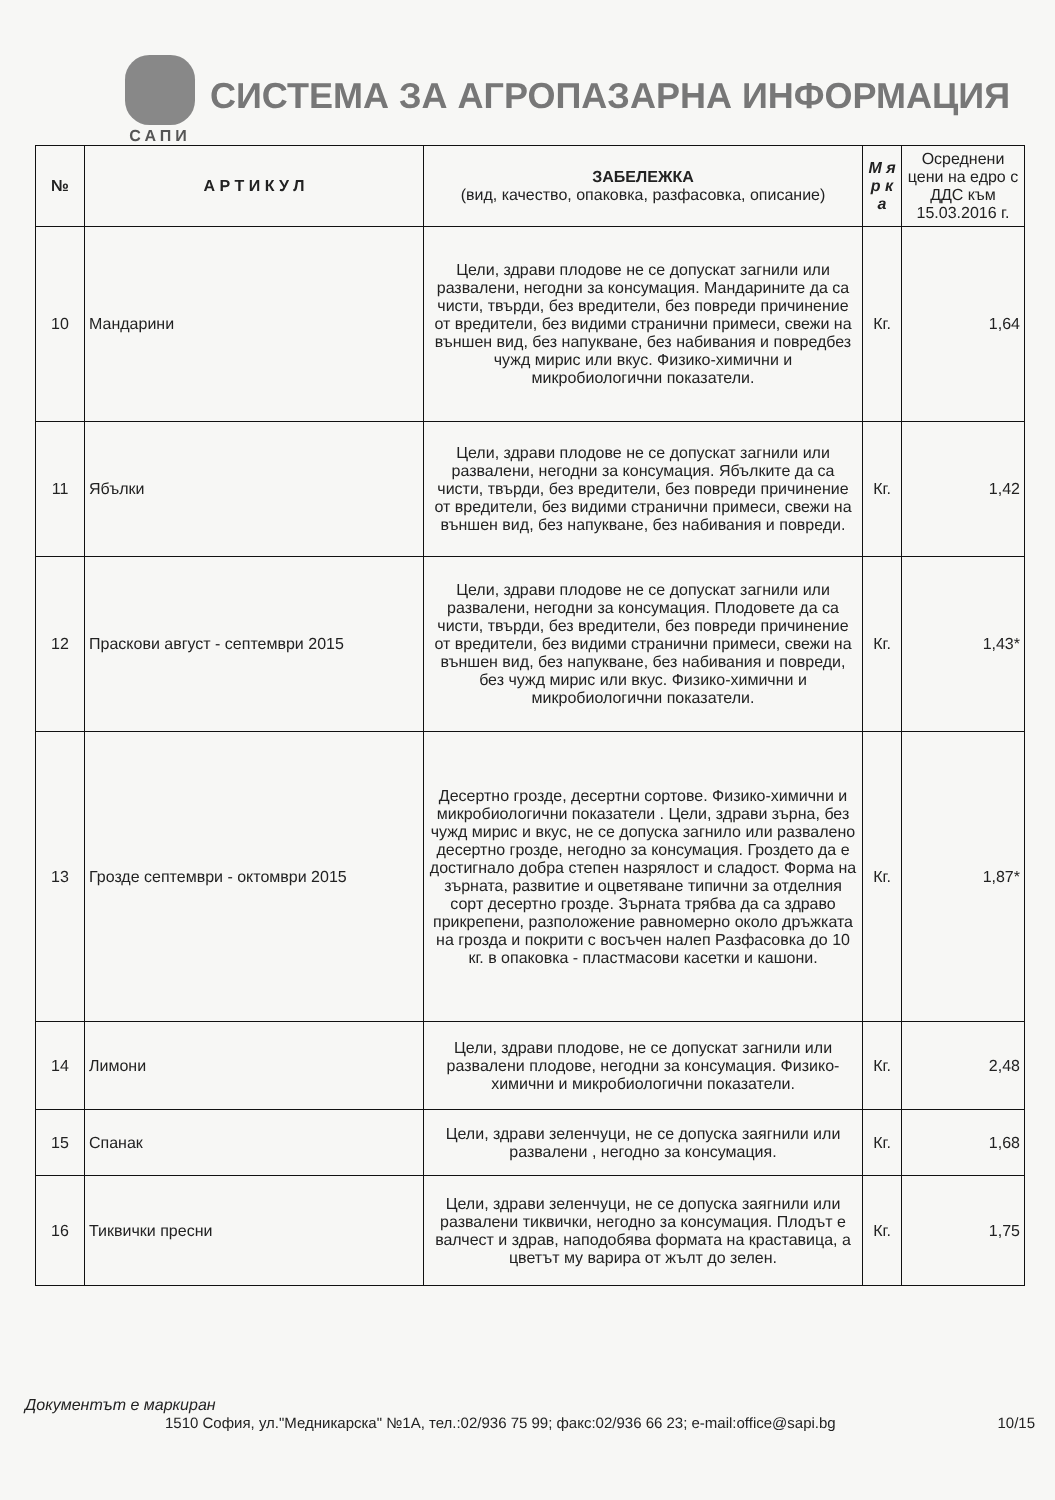САПИ
СИСТЕМА ЗА АГРОПАЗАРНА ИНФОРМАЦИЯ
| № | А Р Т И К У Л | ЗАБЕЛЕЖКА (вид, качество, опаковка, разфасовка, описание) | М я р к а | Осреднени цени на едро с ДДС към 15.03.2016 г. |
| --- | --- | --- | --- | --- |
| 10 | Мандарини | Цели, здрави плодове не се допускат загнили или развалени, негодни за консумация. Мандарините да са чисти, твърди, без вредители, без повреди причинение от вредители, без видими странични примеси, свежи на външен вид, без напукване, без набивания и повредбез чужд мирис или вкус. Физико-химични и микробиологични показатели. | Кг. | 1,64 |
| 11 | Ябълки | Цели, здрави плодове не се допускат загнили или развалени, негодни за консумация. Ябълките да са чисти, твърди, без вредители, без повреди причинение от вредители, без видими странични примеси, свежи на външен вид, без напукване, без набивания и повреди. | Кг. | 1,42 |
| 12 | Праскови август - септември 2015 | Цели, здрави плодове не се допускат загнили или развалени, негодни за консумация. Плодовете да са чисти, твърди, без вредители, без повреди причинение от вредители, без видими странични примеси, свежи на външен вид, без напукване, без набивания и повреди, без чужд мирис или вкус. Физико-химични и микробиологични показатели. | Кг. | 1,43* |
| 13 | Грозде септември - октомври 2015 | Десертно грозде, десертни сортове. Физико-химични и микробиологични показатели . Цели, здрави зърна, без чужд мирис и вкус, не се допуска загнило или развалено десертно грозде, негодно за консумация. Гроздето да е достигнало добра степен назрялост и сладост. Форма на зърната, развитие и оцветяване типични за отделния сорт десертно грозде. Зърната трябва да са здраво прикрепени, разположение равномерно около дръжката на грозда и покрити с восъчен налеп Разфасовка до 10 кг. в опаковка - пластмасови касетки и кашони. | Кг. | 1,87* |
| 14 | Лимони | Цели, здрави плодове, не се допускат загнили или развалени плодове, негодни за консумация. Физико-химични и микробиологични показатели. | Кг. | 2,48 |
| 15 | Спанак | Цели, здрави зеленчуци, не се допуска заягнили или развалени , негодно за консумация. | Кг. | 1,68 |
| 16 | Тиквички пресни | Цели, здрави зеленчуци, не се допуска заягнили или развалени тиквички, негодно за консумация. Плодът е валчест и здрав, наподобява формата на краставица, а цветът му варира от жълт до зелен. | Кг. | 1,75 |
Документът е маркиран
1510 София, ул."Медникарска" №1А, тел.:02/936 75 99; факс:02/936 66 23; e-mail:office@sapi.bg 10/15